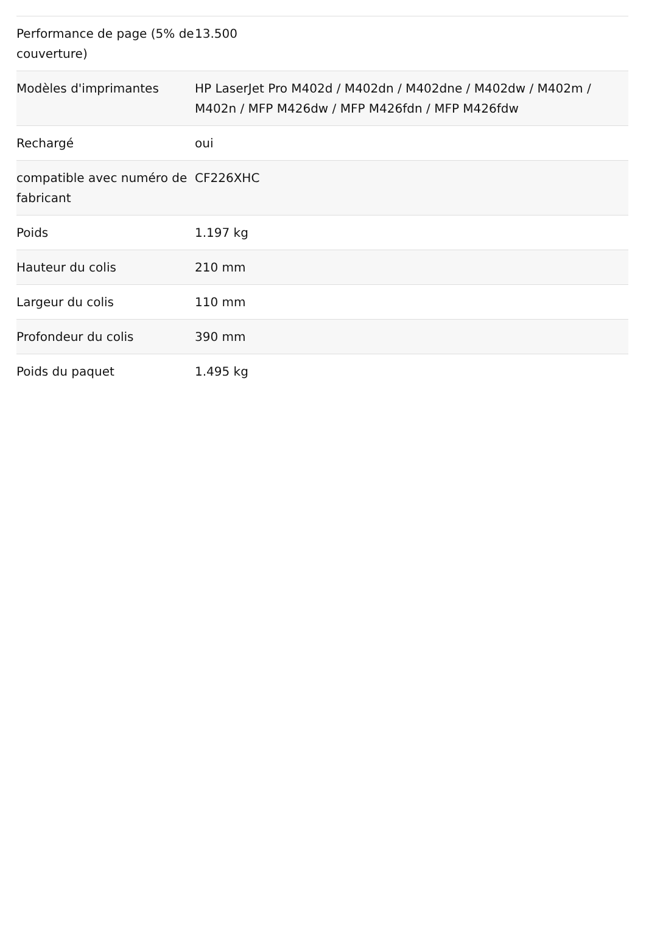| Performance de page (5% de couverture) | 13.500 |
| Modèles d'imprimantes | HP LaserJet Pro M402d / M402dn / M402dne / M402dw / M402m / M402n / MFP M426dw / MFP M426fdn / MFP M426fdw |
| Rechargé | oui |
| compatible avec numéro de fabricant | CF226XHC |
| Poids | 1.197 kg |
| Hauteur du colis | 210 mm |
| Largeur du colis | 110 mm |
| Profondeur du colis | 390 mm |
| Poids du paquet | 1.495 kg |